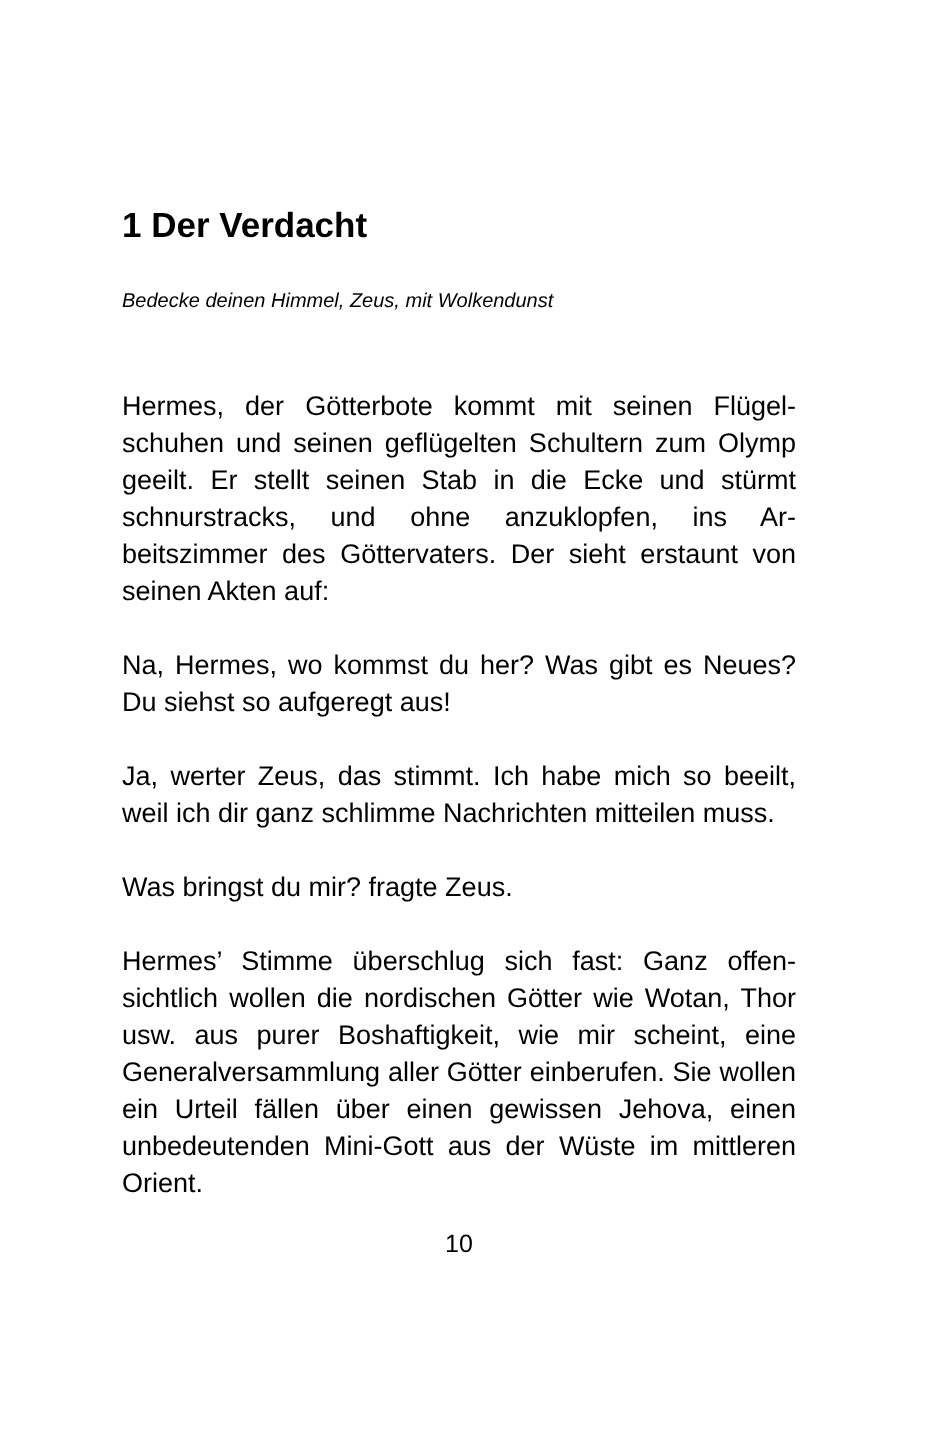1 Der Verdacht
Bedecke deinen Himmel, Zeus, mit Wolkendunst
Hermes, der Götterbote kommt mit seinen Flügel­schuhen und seinen geflügelten Schultern zum Olymp geeilt. Er stellt seinen Stab in die Ecke und stürmt schnurstracks, und ohne anzuklopfen, ins Ar­beitszimmer des Göttervaters. Der sieht erstaunt von seinen Akten auf:
Na, Hermes, wo kommst du her? Was gibt es Neues? Du siehst so aufgeregt aus!
Ja, werter Zeus, das stimmt. Ich habe mich so beeilt, weil ich dir ganz schlimme Nachrichten mitteilen muss.
Was bringst du mir? fragte Zeus.
Hermes’ Stimme überschlug sich fast: Ganz offen­sichtlich wollen die nordischen Götter wie Wotan, Thor usw. aus purer Boshaftigkeit, wie mir scheint, eine Generalversammlung aller Götter einberufen. Sie wollen ein Urteil fällen über einen gewissen Je­hova, einen unbedeutenden Mini-Gott aus der Wüste im mittleren Orient.
10